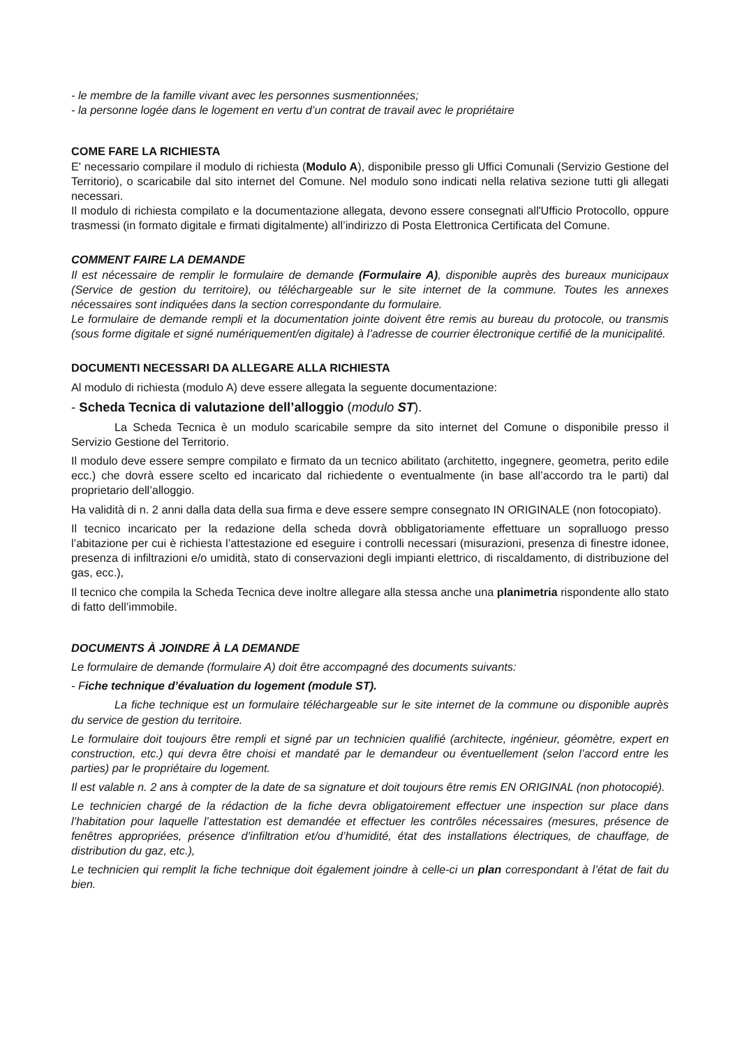- le membre de la famille vivant avec les personnes susmentionnées;
- la personne logée dans le logement en vertu d’un contrat de travail avec le propriétaire
COME FARE LA RICHIESTA
E' necessario compilare il modulo di richiesta (Modulo A), disponibile presso gli Uffici Comunali (Servizio Gestione del Territorio), o scaricabile dal sito internet del Comune. Nel modulo sono indicati nella relativa sezione tutti gli allegati necessari.
Il modulo di richiesta compilato e la documentazione allegata, devono essere consegnati all'Ufficio Protocollo, oppure trasmessi (in formato digitale e firmati digitalmente) all’indirizzo di Posta Elettronica Certificata del Comune.
COMMENT FAIRE LA DEMANDE
Il est nécessaire de remplir le formulaire de demande (Formulaire A), disponible auprès des bureaux municipaux (Service de gestion du territoire), ou téléchargeable sur le site internet de la commune. Toutes les annexes nécessaires sont indiquées dans la section correspondante du formulaire.
Le formulaire de demande rempli et la documentation jointe doivent être remis au bureau du protocole, ou transmis (sous forme digitale et signé numériquement/en digitale) à l’adresse de courrier électronique certifié de la municipalité.
DOCUMENTI NECESSARI DA ALLEGARE ALLA RICHIESTA
Al modulo di richiesta (modulo A) deve essere allegata la seguente documentazione:
- Scheda Tecnica di valutazione dell’alloggio (modulo ST).
La Scheda Tecnica è un modulo scaricabile sempre da sito internet del Comune o disponibile presso il Servizio Gestione del Territorio.
Il modulo deve essere sempre compilato e firmato da un tecnico abilitato (architetto, ingegnere, geometra, perito edile ecc.) che dovrà essere scelto ed incaricato dal richiedente o eventualmente (in base all’accordo tra le parti) dal proprietario dell’alloggio.
Ha validità di n. 2 anni dalla data della sua firma e deve essere sempre consegnato IN ORIGINALE (non fotocopiato).
Il tecnico incaricato per la redazione della scheda dovrà obbligatoriamente effettuare un sopralluogo presso l’abitazione per cui è richiesta l’attestazione ed eseguire i controlli necessari (misurazioni, presenza di finestre idonee, presenza di infiltrazioni e/o umidità, stato di conservazioni degli impianti elettrico, di riscaldamento, di distribuzione del gas, ecc.),
Il tecnico che compila la Scheda Tecnica deve inoltre allegare alla stessa anche una planimetria rispondente allo stato di fatto dell’immobile.
DOCUMENTS À JOINDRE À LA DEMANDE
Le formulaire de demande (formulaire A) doit être accompagné des documents suivants:
- Fiche technique d’évaluation du logement (module ST).
La fiche technique est un formulaire téléchargeable sur le site internet de la commune ou disponible auprès du service de gestion du territoire.
Le formulaire doit toujours être rempli et signé par un technicien qualifié (architecte, ingénieur, géomètre, expert en construction, etc.) qui devra être choisi et mandaté par le demandeur ou éventuellement (selon l’accord entre les parties) par le propriétaire du logement.
Il est valable n. 2 ans à compter de la date de sa signature et doit toujours être remis EN ORIGINAL (non photocopié).
Le technicien chargé de la rédaction de la fiche devra obligatoirement effectuer une inspection sur place dans l’habitation pour laquelle l’attestation est demandée et effectuer les contrôles nécessaires (mesures, présence de fenêtres appropriées, présence d’infiltration et/ou d’humidité, état des installations électriques, de chauffage, de distribution du gaz, etc.),
Le technicien qui remplit la fiche technique doit également joindre à celle-ci un plan correspondant à l’état de fait du bien.